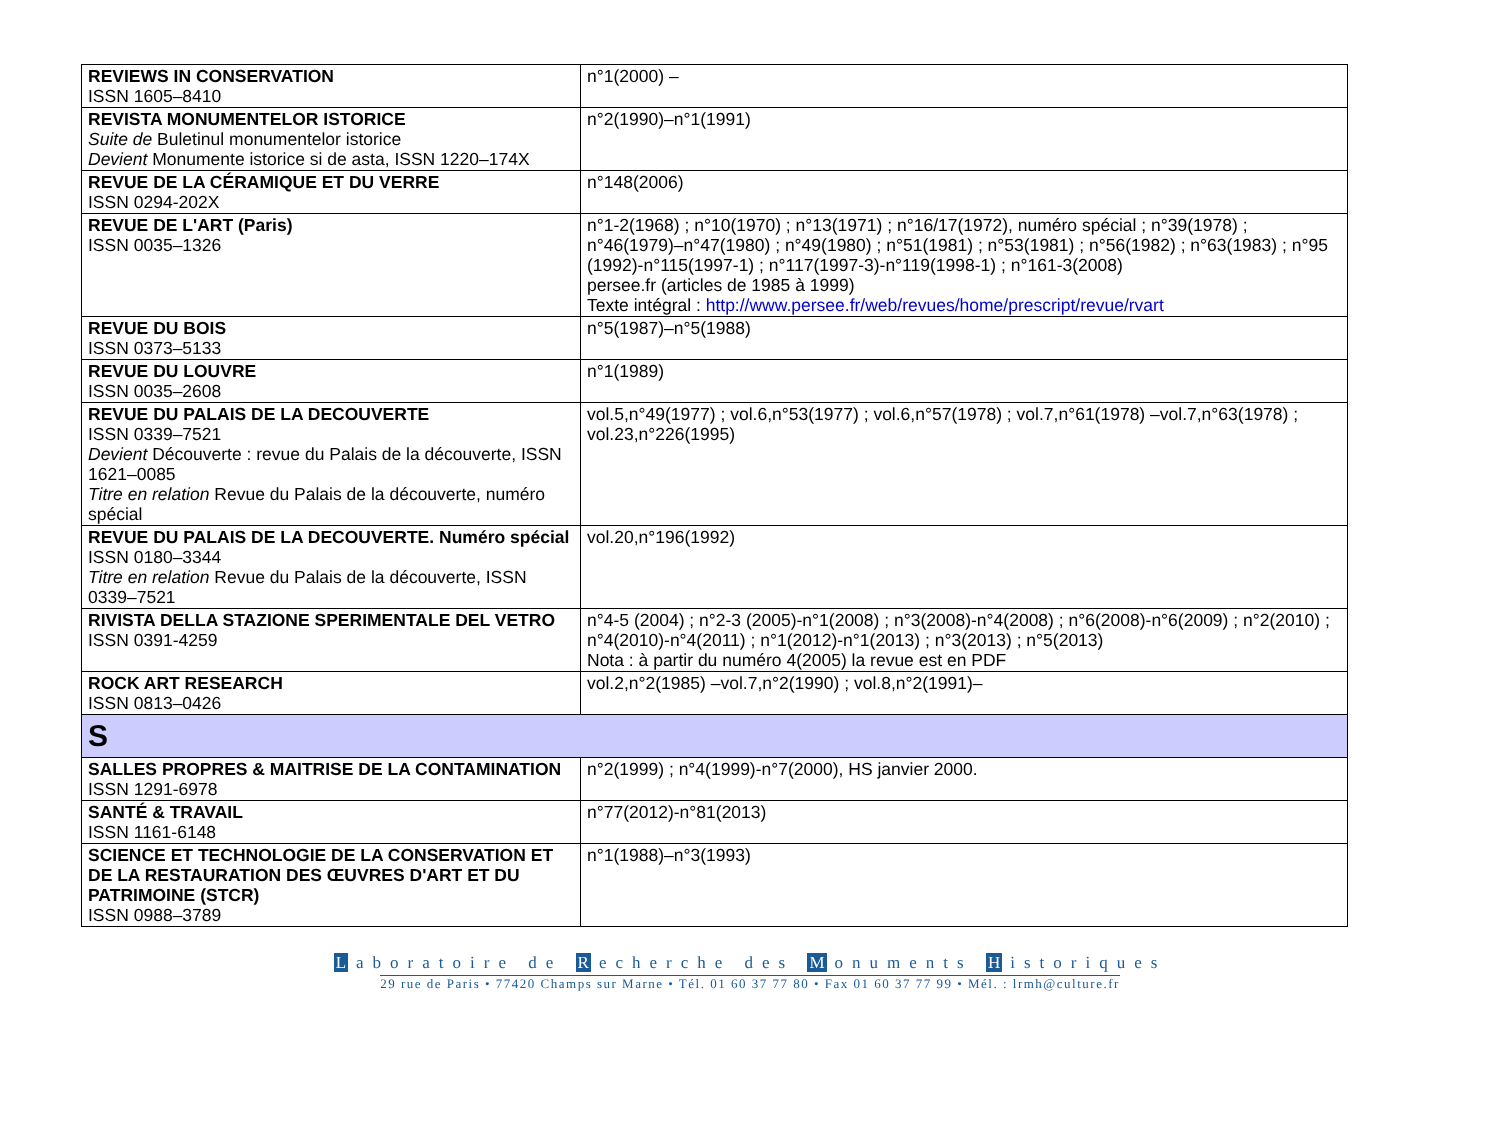| REVIEWS IN CONSERVATION ISSN 1605–8410 | n°1(2000) – |
| REVISTA MONUMENTELOR ISTORICE Suite de Buletinul monumentelor istorice Devient Monumente istorice si de asta, ISSN 1220–174X | n°2(1990)–n°1(1991) |
| REVUE DE LA CÉRAMIQUE ET DU VERRE ISSN 0294-202X | n°148(2006) |
| REVUE DE L'ART (Paris) ISSN 0035–1326 | n°1-2(1968) ; n°10(1970) ; n°13(1971) ; n°16/17(1972), numéro spécial ; n°39(1978) ; n°46(1979)–n°47(1980) ; n°49(1980) ; n°51(1981) ; n°53(1981) ; n°56(1982) ; n°63(1983) ; n°95 (1992)-n°115(1997-1) ; n°117(1997-3)-n°119(1998-1) ; n°161-3(2008) persee.fr (articles de 1985 à 1999) Texte intégral : http://www.persee.fr/web/revues/home/prescript/revue/rvart |
| REVUE DU BOIS ISSN 0373–5133 | n°5(1987)–n°5(1988) |
| REVUE DU LOUVRE ISSN 0035–2608 | n°1(1989) |
| REVUE DU PALAIS DE LA DECOUVERTE ISSN 0339–7521 Devient Découverte : revue du Palais de la découverte, ISSN 1621–0085 Titre en relation Revue du Palais de la découverte, numéro spécial | vol.5,n°49(1977) ; vol.6,n°53(1977) ; vol.6,n°57(1978) ; vol.7,n°61(1978) –vol.7,n°63(1978) ; vol.23,n°226(1995) |
| REVUE DU PALAIS DE LA DECOUVERTE. Numéro spécial ISSN 0180–3344 Titre en relation Revue du Palais de la découverte, ISSN 0339–7521 | vol.20,n°196(1992) |
| RIVISTA DELLA STAZIONE SPERIMENTALE DEL VETRO ISSN 0391-4259 | n°4-5 (2004) ; n°2-3 (2005)-n°1(2008) ; n°3(2008)-n°4(2008) ; n°6(2008)-n°6(2009) ; n°2(2010) ; n°4(2010)-n°4(2011) ; n°1(2012)-n°1(2013) ; n°3(2013) ; n°5(2013) Nota : à partir du numéro 4(2005) la revue est en PDF |
| ROCK ART RESEARCH ISSN 0813–0426 | vol.2,n°2(1985) –vol.7,n°2(1990) ; vol.8,n°2(1991)– |
| S | |
| SALLES PROPRES & MAITRISE DE LA CONTAMINATION ISSN 1291-6978 | n°2(1999) ; n°4(1999)-n°7(2000), HS janvier 2000. |
| SANTÉ & TRAVAIL ISSN 1161-6148 | n°77(2012)-n°81(2013) |
| SCIENCE ET TECHNOLOGIE DE LA CONSERVATION ET DE LA RESTAURATION DES ŒUVRES D'ART ET DU PATRIMOINE (STCR) ISSN 0988–3789 | n°1(1988)–n°3(1993) |
Laboratoire de R echerche des M onuments H istoriques
29 rue de Paris • 77420 Champs sur Marne • Tél. 01 60 37 77 80 • Fax 01 60 37 77 99 • Mél. : lrmh@culture.fr